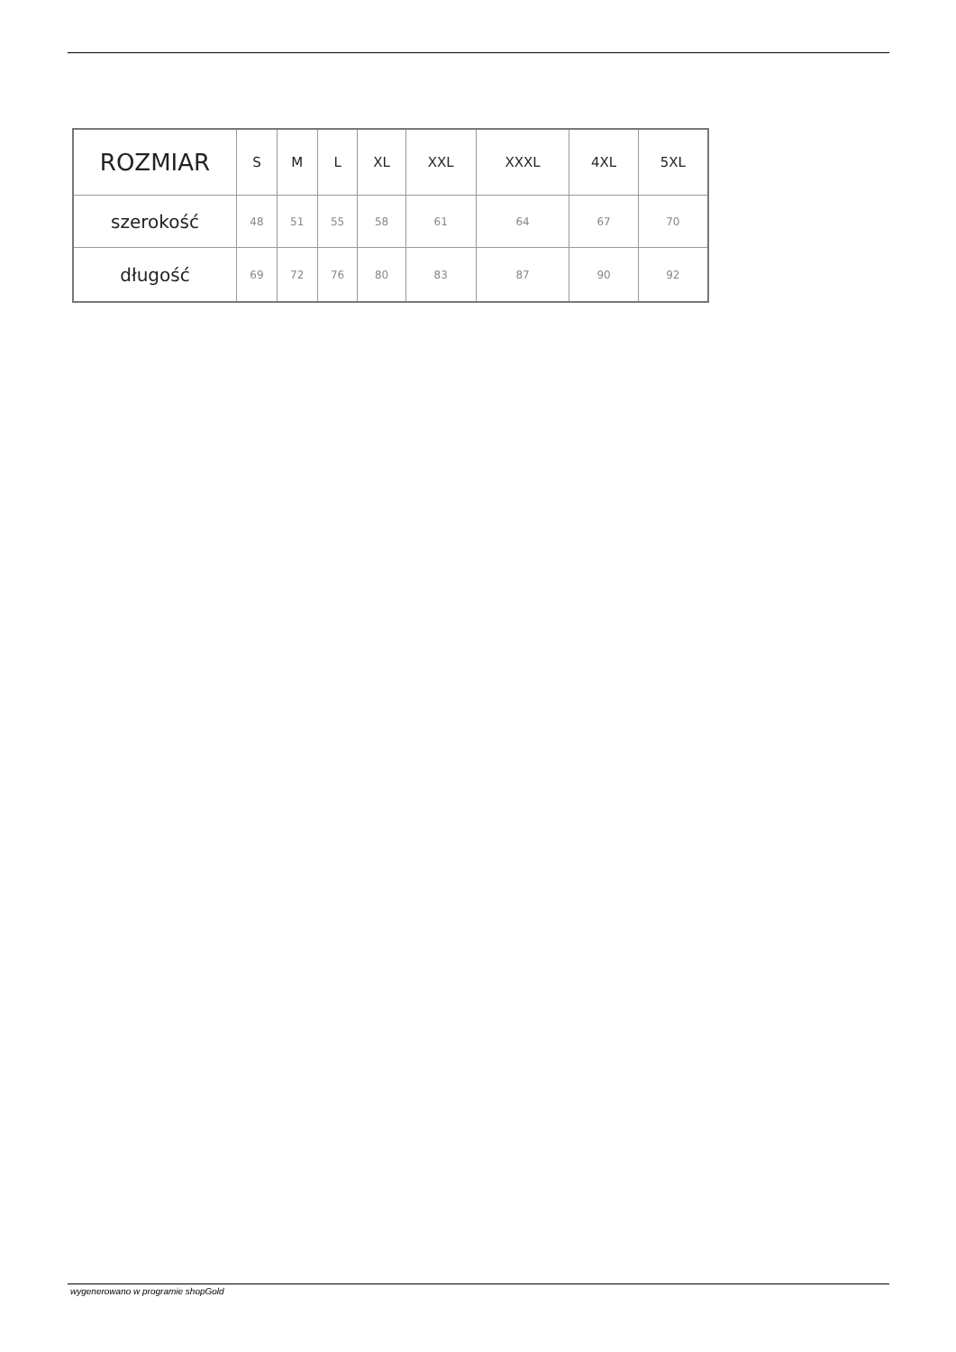| ROZMIAR | S | M | L | XL | XXL | XXXL | 4XL | 5XL |
| --- | --- | --- | --- | --- | --- | --- | --- | --- |
| szerokość | 48 | 51 | 55 | 58 | 61 | 64 | 67 | 70 |
| długość | 69 | 72 | 76 | 80 | 83 | 87 | 90 | 92 |
wygenerowano w programie shopGold